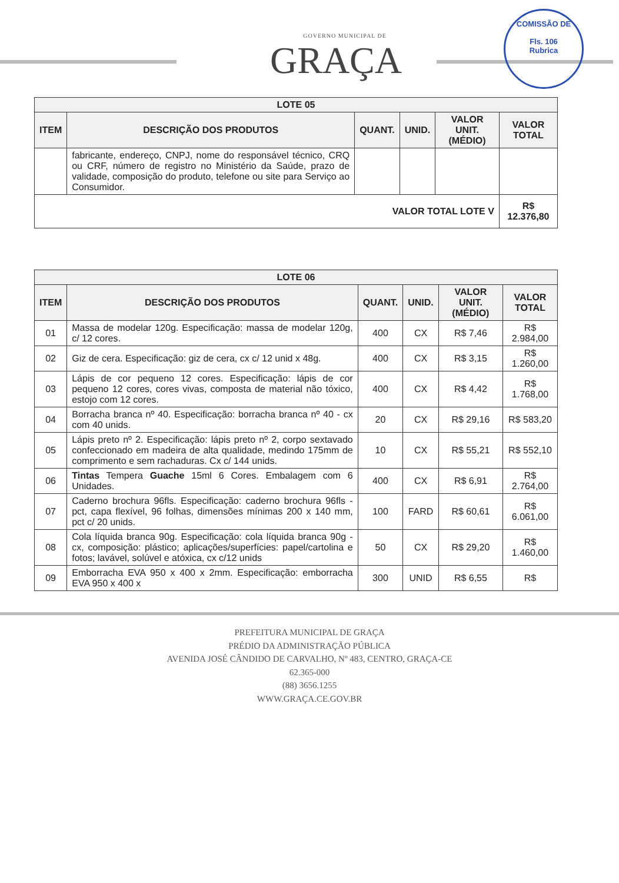GOVERNO MUNICIPAL DE
GRAÇA
COMISSÃO DE
Fls. 106
Rubrica
| LOTE 05 | | | | | |
| --- | --- | --- | --- | --- | --- |
| ITEM | DESCRIÇÃO DOS PRODUTOS | QUANT. | UNID. | VALOR UNIT. (MÉDIO) | VALOR TOTAL |
| | fabricante, endereço, CNPJ, nome do responsável técnico, CRQ ou CRF, número de registro no Ministério da Saúde, prazo de validade, composição do produto, telefone ou site para Serviço ao Consumidor. | | | | |
| VALOR TOTAL LOTE V | | | | | R$ 12.376,80 |
| LOTE 06 | | | | | |
| --- | --- | --- | --- | --- | --- |
| ITEM | DESCRIÇÃO DOS PRODUTOS | QUANT. | UNID. | VALOR UNIT. (MÉDIO) | VALOR TOTAL |
| 01 | Massa de modelar 120g. Especificação: massa de modelar 120g, c/ 12 cores. | 400 | CX | R$ 7,46 | R$ 2.984,00 |
| 02 | Giz de cera. Especificação: giz de cera, cx c/ 12 unid x 48g. | 400 | CX | R$ 3,15 | R$ 1.260,00 |
| 03 | Lápis de cor pequeno 12 cores. Especificação: lápis de cor pequeno 12 cores, cores vivas, composta de material não tóxico, estojo com 12 cores. | 400 | CX | R$ 4,42 | R$ 1.768,00 |
| 04 | Borracha branca nº 40. Especificação: borracha branca nº 40 - cx com 40 unids. | 20 | CX | R$ 29,16 | R$ 583,20 |
| 05 | Lápis preto nº 2. Especificação: lápis preto nº 2, corpo sextavado confeccionado em madeira de alta qualidade, medindo 175mm de comprimento e sem rachaduras. Cx c/ 144 unids. | 10 | CX | R$ 55,21 | R$ 552,10 |
| 06 | Tintas Tempera Guache 15ml 6 Cores. Embalagem com 6 Unidades. | 400 | CX | R$ 6,91 | R$ 2.764,00 |
| 07 | Caderno brochura 96fls. Especificação: caderno brochura 96fls - pct, capa flexível, 96 folhas, dimensões mínimas 200 x 140 mm, pct c/ 20 unids. | 100 | FARD | R$ 60,61 | R$ 6.061,00 |
| 08 | Cola líquida branca 90g. Especificação: cola líquida branca 90g - cx, composição: plástico; aplicações/superfícies: papel/cartolina e fotos; lavável, solúvel e atóxica, cx c/12 unids | 50 | CX | R$ 29,20 | R$ 1.460,00 |
| 09 | Emborracha EVA 950 x 400 x 2mm. Especificação: emborracha EVA 950 x 400 x | 300 | UNID | R$ 6,55 | R$ |
PREFEITURA MUNICIPAL DE GRAÇA
PRÉDIO DA ADMINISTRAÇÃO PÚBLICA
AVENIDA JOSÉ CÂNDIDO DE CARVALHO, Nº 483, CENTRO, GRAÇA-CE
62.365-000
(88) 3656.1255
WWW.GRAÇA.CE.GOV.BR